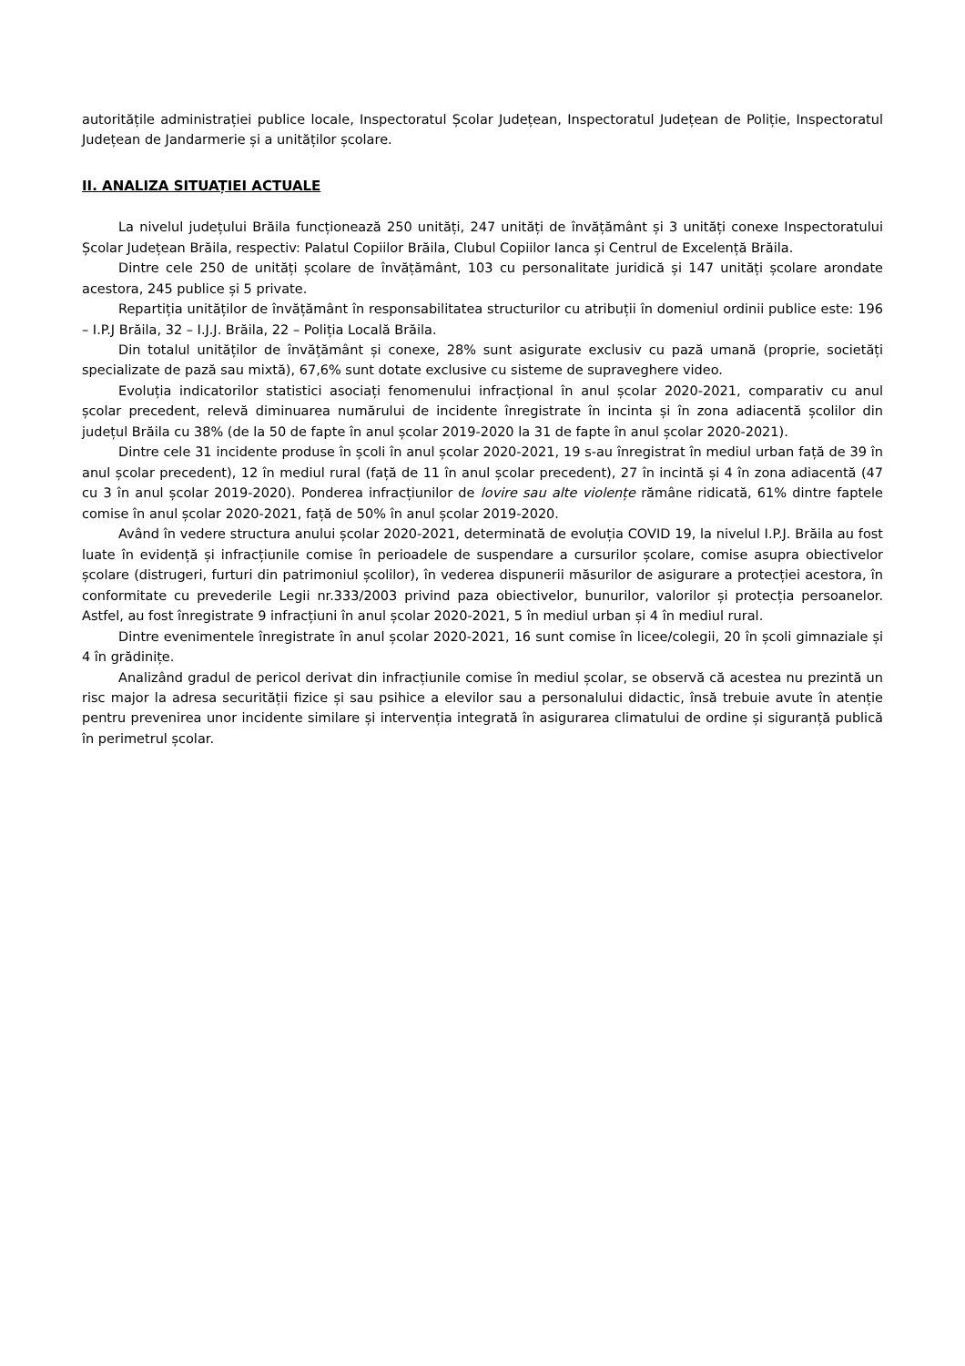autoritățile administrației publice locale, Inspectoratul Școlar Județean, Inspectoratul Județean de Poliție, Inspectoratul Județean de Jandarmerie și a unităților școlare.
II. ANALIZA SITUAȚIEI ACTUALE
La nivelul județului Brăila funcționează 250 unități, 247 unități de învățământ și 3 unități conexe Inspectoratului Școlar Județean Brăila, respectiv: Palatul Copiilor Brăila, Clubul Copiilor Ianca și Centrul de Excelență Brăila.
Dintre cele 250 de unități școlare de învățământ, 103 cu personalitate juridică și 147 unități școlare arondate acestora, 245 publice și 5 private.
Repartiția unităților de învățământ în responsabilitatea structurilor cu atribuții în domeniul ordinii publice este: 196 – I.P.J Brăila, 32 – I.J.J. Brăila, 22 – Poliția Locală Brăila.
Din totalul unităților de învățământ și conexe, 28% sunt asigurate exclusiv cu pază umană (proprie, societăți specializate de pază sau mixtă), 67,6% sunt dotate exclusive cu sisteme de supraveghere video.
Evoluția indicatorilor statistici asociați fenomenului infracțional în anul școlar 2020-2021, comparativ cu anul școlar precedent, relevă diminuarea numărului de incidente înregistrate în incinta și în zona adiacentă școlilor din județul Brăila cu 38% (de la 50 de fapte în anul școlar 2019-2020 la 31 de fapte în anul școlar 2020-2021).
Dintre cele 31 incidente produse în școli în anul școlar 2020-2021, 19 s-au înregistrat în mediul urban față de 39 în anul școlar precedent), 12 în mediul rural (față de 11 în anul școlar precedent), 27 în incintă și 4 în zona adiacentă (47 cu 3 în anul școlar 2019-2020). Ponderea infracțiunilor de lovire sau alte violențe rămâne ridicată, 61% dintre faptele comise în anul școlar 2020-2021, față de 50% în anul școlar 2019-2020.
Având în vedere structura anului școlar 2020-2021, determinată de evoluția COVID 19, la nivelul I.P.J. Brăila au fost luate în evidență și infracțiunile comise în perioadele de suspendare a cursurilor școlare, comise asupra obiectivelor școlare (distrugeri, furturi din patrimoniul școlilor), în vederea dispunerii măsurilor de asigurare a protecției acestora, în conformitate cu prevederile Legii nr.333/2003 privind paza obiectivelor, bunurilor, valorilor și protecția persoanelor. Astfel, au fost înregistrate 9 infracțiuni în anul școlar 2020-2021, 5 în mediul urban și 4 în mediul rural.
Dintre evenimentele înregistrate în anul școlar 2020-2021, 16 sunt comise în licee/colegii, 20 în școli gimnaziale și 4 în grădinițe.
Analizând gradul de pericol derivat din infracțiunile comise în mediul școlar, se observă că acestea nu prezintă un risc major la adresa securității fizice și sau psihice a elevilor sau a personalului didactic, însă trebuie avute în atenție pentru prevenirea unor incidente similare și intervenția integrată în asigurarea climatului de ordine și siguranță publică în perimetrul școlar.